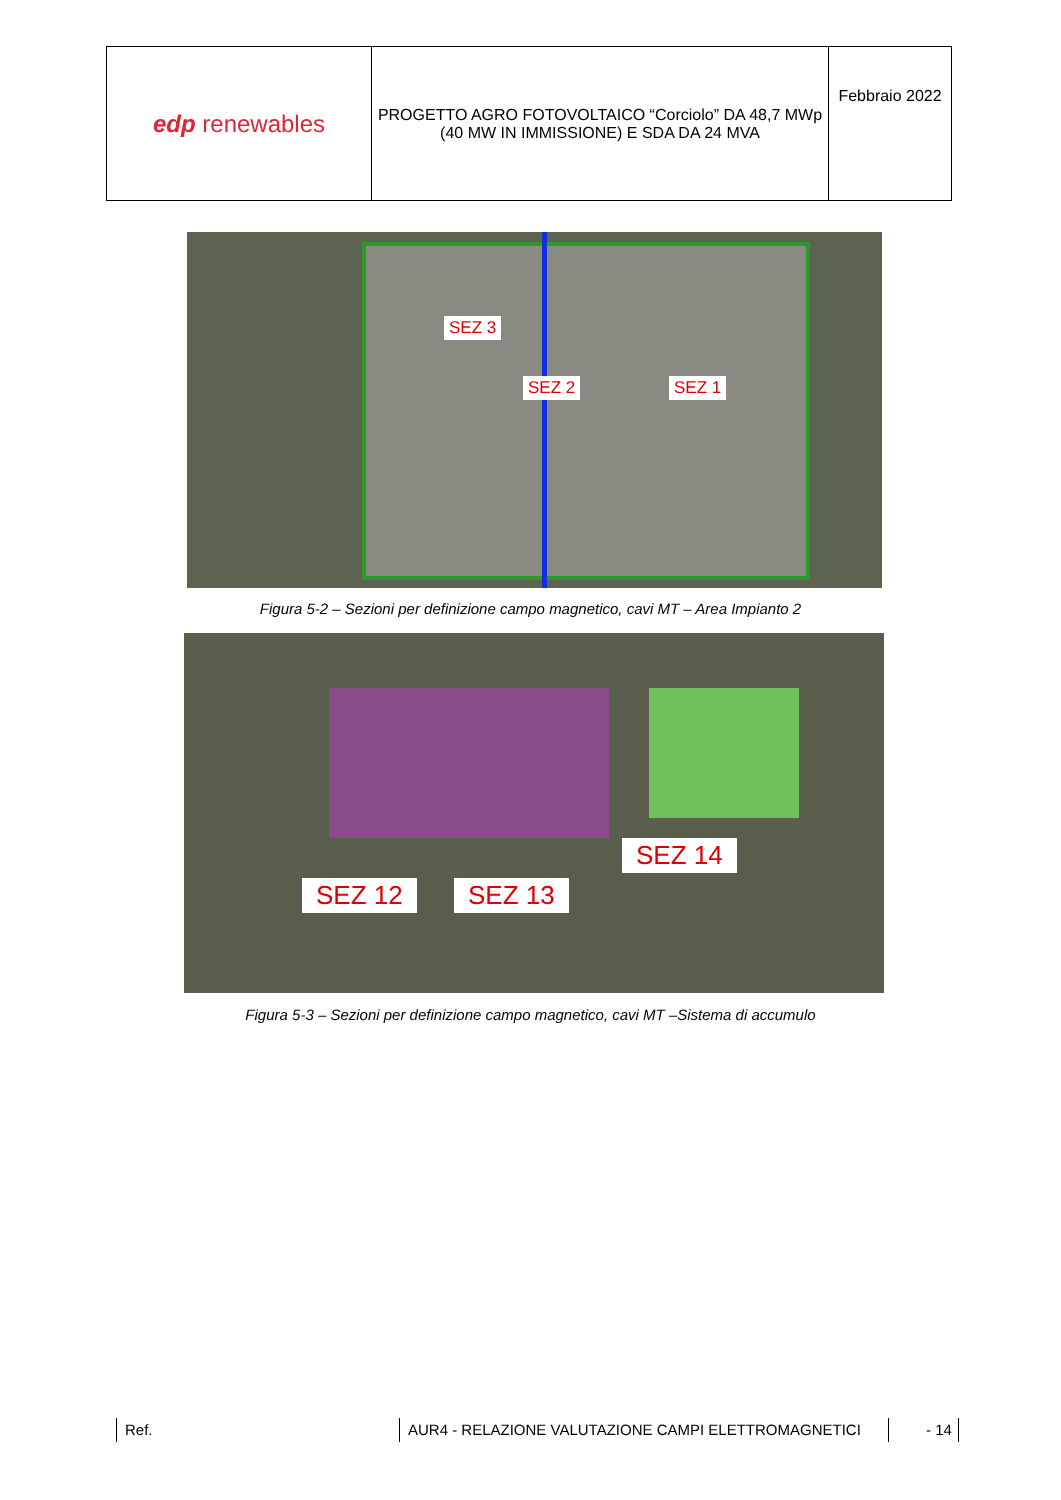| edp renewables | PROGETTO AGRO FOTOVOLTAICO “Corciolo” DA 48,7 MWp (40 MW IN IMMISSIONE) E SDA DA 24 MVA | Febbraio 2022 |
SEZ 3
SEZ 2 SEZ 1
Figura 5-2 – Sezioni per definizione campo magnetico, cavi MT – Area Impianto 2
SEZ 12 SEZ 13
SEZ 14
Figura 5-3 – Sezioni per definizione campo magnetico, cavi MT –Sistema di accumulo
Ref. AUR4 - RELAZIONE VALUTAZIONE CAMPI ELETTROMAGNETICI - 14